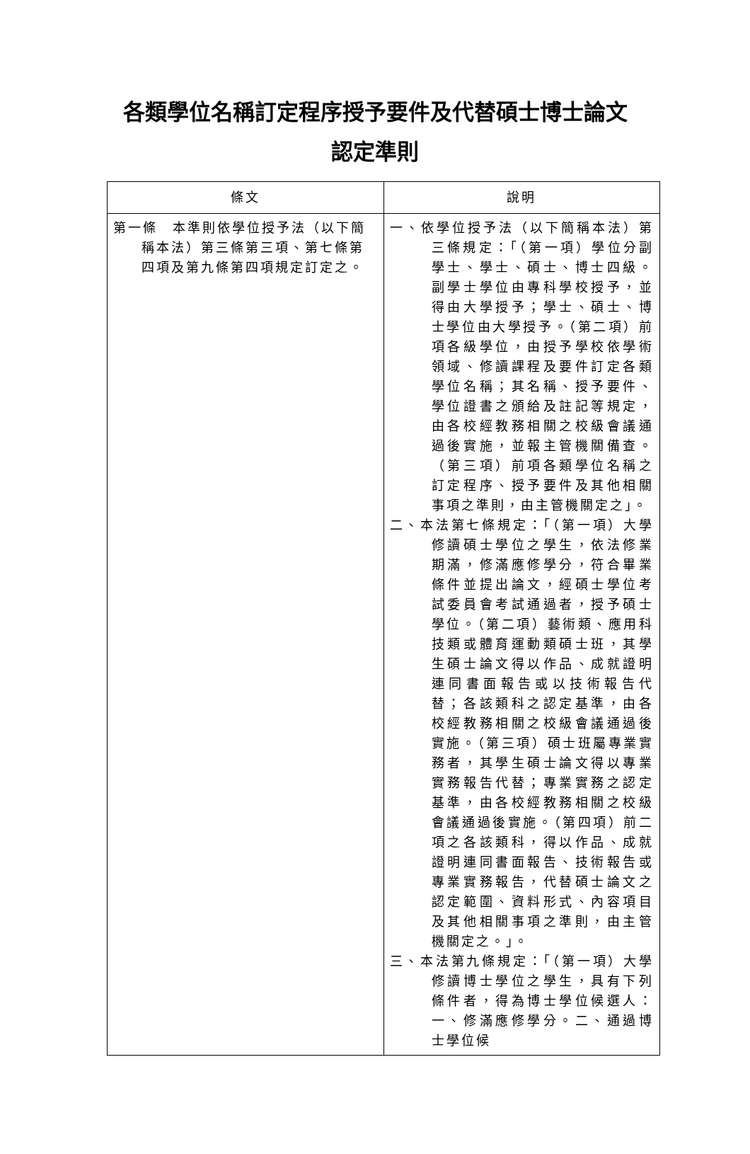各類學位名稱訂定程序授予要件及代替碩士博士論文
認定準則
| 條文 | 說明 |
| --- | --- |
| 第一條 本準則依學位授予法（以下簡稱本法）第三條第三項、第七條第四項及第九條第四項規定訂定之。 | 一、依學位授予法（以下簡稱本法）第三條規定：「（第一項）學位分副學士、學士、碩士、博士四級。副學士學位由專科學校授予，並得由大學授予；學士、碩士、博士學位由大學授予。（第二項）前項各級學位，由授予學校依學術領域、修讀課程及要件訂定各類學位名稱；其名稱、授予要件、學位證書之頒給及註記等規定，由各校經教務相關之校級會議通過後實施，並報主管機關備查。（第三項）前項各類學位名稱之訂定程序、授予要件及其他相關事項之準則，由主管機關定之」。 二、本法第七條規定：「（第一項）大學修讀碩士學位之學生，依法修業期滿，修滿應修學分，符合畢業條件並提出論文，經碩士學位考試委員會考試通過者，授予碩士學位。（第二項）藝術類、應用科技類或體育運動類碩士班，其學生碩士論文得以作品、成就證明連同書面報告或以技術報告代替；各該類科之認定基準，由各校經教務相關之校級會議通過後實施。（第三項）碩士班屬專業實務者，其學生碩士論文得以專業實務報告代替；專業實務之認定基準，由各校經教務相關之校級會議通過後實施。（第四項）前二項之各該類科，得以作品、成就證明連同書面報告、技術報告或專業實務報告，代替碩士論文之認定範圍、資料形式、內容項目及其他相關事項之準則，由主管機關定之。」。 三、本法第九條規定：「（第一項）大學修讀博士學位之學生，具有下列條件者，得為博士學位候選人：一、修滿應修學分。二、通過博士學位候 |